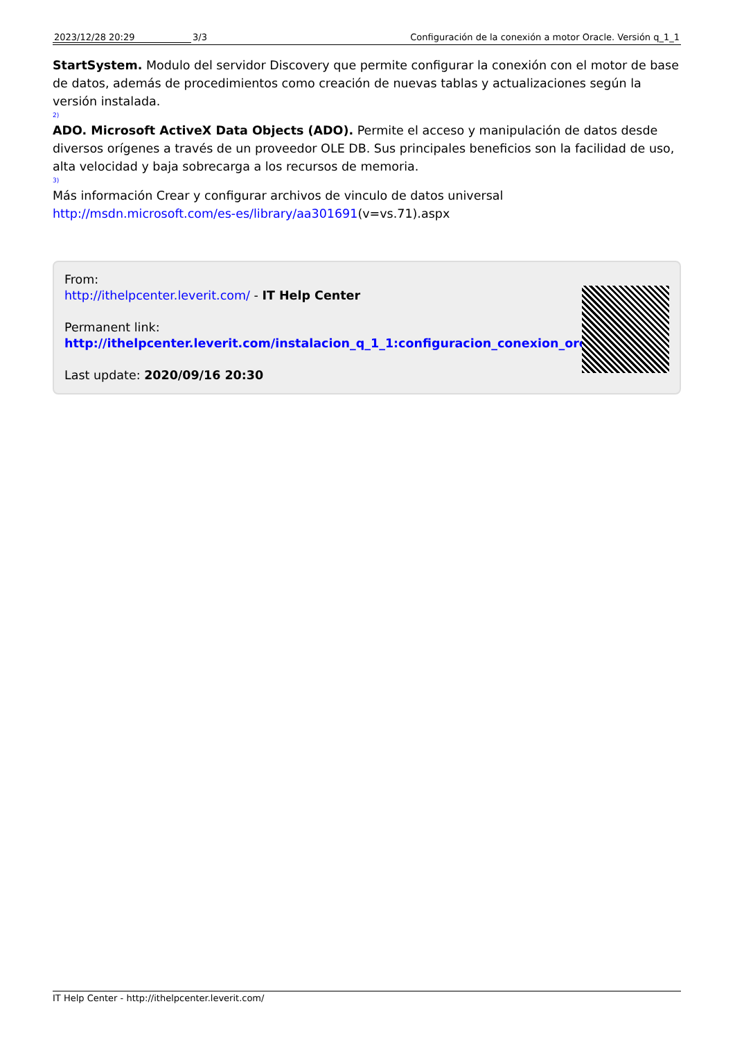2023/12/28 20:29 3/3 Configuración de la conexión a motor Oracle. Versión q_1_1
StartSystem. Modulo del servidor Discovery que permite configurar la conexión con el motor de base de datos, además de procedimientos como creación de nuevas tablas y actualizaciones según la versión instalada.
2)
ADO. Microsoft ActiveX Data Objects (ADO). Permite el acceso y manipulación de datos desde diversos orígenes a través de un proveedor OLE DB. Sus principales beneficios son la facilidad de uso, alta velocidad y baja sobrecarga a los recursos de memoria.
3)
Más información Crear y configurar archivos de vinculo de datos universal http://msdn.microsoft.com/es-es/library/aa301691(v=vs.71).aspx
From:
http://ithelpcenter.leverit.com/ - IT Help Center
Permanent link:
http://ithelpcenter.leverit.com/instalacion_q_1_1:configuracion_conexion_orc
Last update: 2020/09/16 20:30
IT Help Center - http://ithelpcenter.leverit.com/